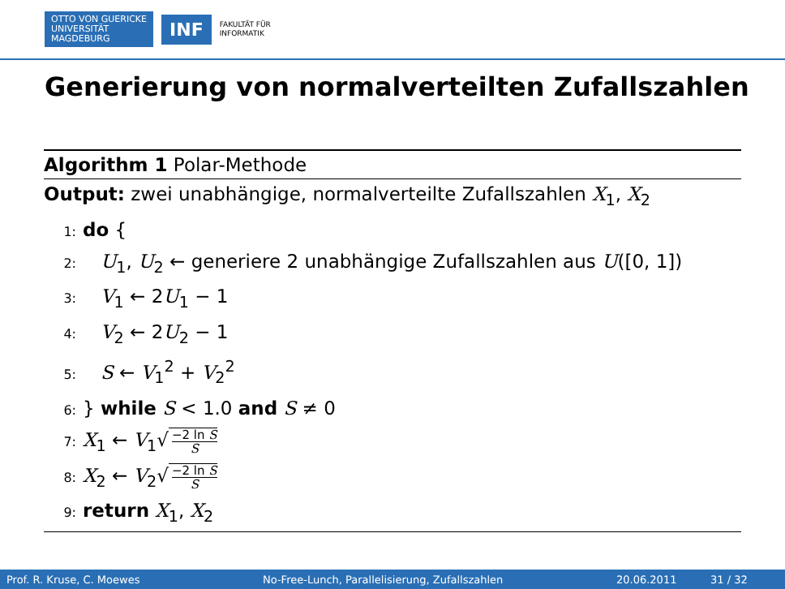OTTO VON GUERICKE
UNIVERSITÄT
MAGDEBURG
INF
FAKULTÄT FÜR
INFORMATIK
Generierung von normalverteilten Zufallszahlen
Algorithm 1 Polar-Methode
Output: zwei unabhängige, normalverteilte Zufallszahlen X<sub>1</sub>, X<sub>2</sub>
1: do {
2: U<sub>1</sub>, U<sub>2</sub> ← generiere 2 unabhängige Zufallszahlen aus U([0, 1])
3: V<sub>1</sub> ← 2U<sub>1</sub> − 1
4: V<sub>2</sub> ← 2U<sub>2</sub> − 1
5: S ← V<sub>1</sub><sup>2</sup> + V<sub>2</sub><sup>2</sup>
6: } while S < 1.0 and S ≠ 0
7: X<sub>1</sub> ← V<sub>1</sub>√ −2 ln S S
8: X<sub>2</sub> ← V<sub>2</sub>√ −2 ln S S
9: return X<sub>1</sub>, X<sub>2</sub>
Prof. R. Kruse, C. Moewes No-Free-Lunch, Parallelisierung, Zufallszahlen 20.06.2011 31 / 32